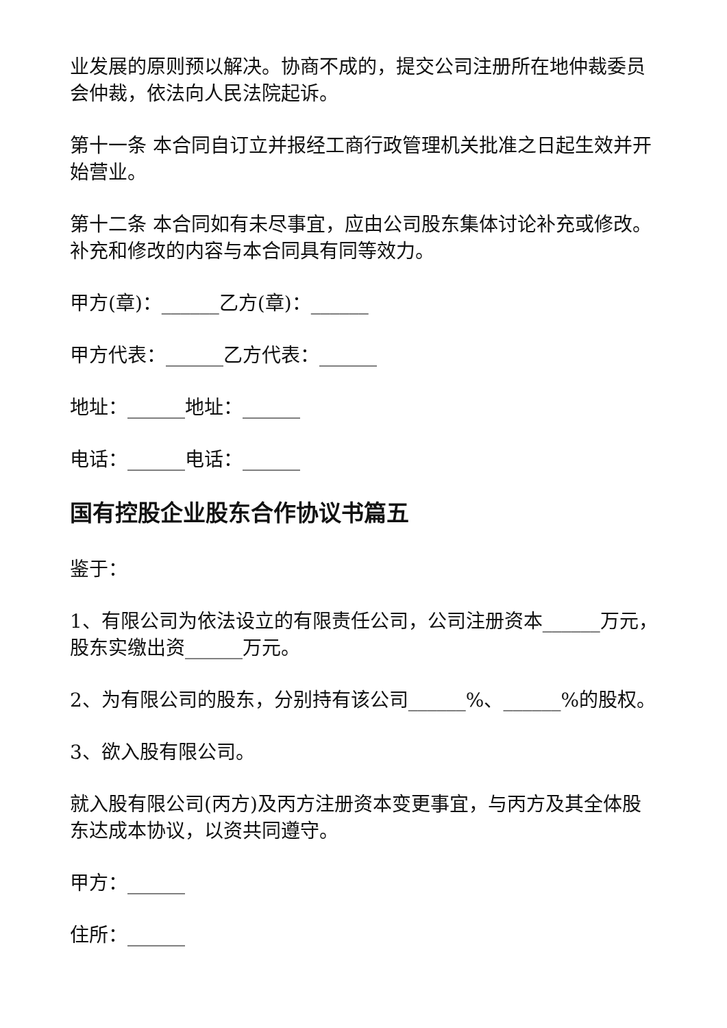业发展的原则预以解决。协商不成的，提交公司注册所在地仲裁委员会仲裁，依法向人民法院起诉。
第十一条 本合同自订立并报经工商行政管理机关批准之日起生效并开始营业。
第十二条 本合同如有未尽事宜，应由公司股东集体讨论补充或修改。补充和修改的内容与本合同具有同等效力。
甲方(章)：______乙方(章)：______
甲方代表：______乙方代表：______
地址：______地址：______
电话：______电话：______
国有控股企业股东合作协议书篇五
鉴于：
1、有限公司为依法设立的有限责任公司，公司注册资本______万元，股东实缴出资______万元。
2、为有限公司的股东，分别持有该公司______%、______%的股权。
3、欲入股有限公司。
就入股有限公司(丙方)及丙方注册资本变更事宜，与丙方及其全体股东达成本协议，以资共同遵守。
甲方：______
住所：______